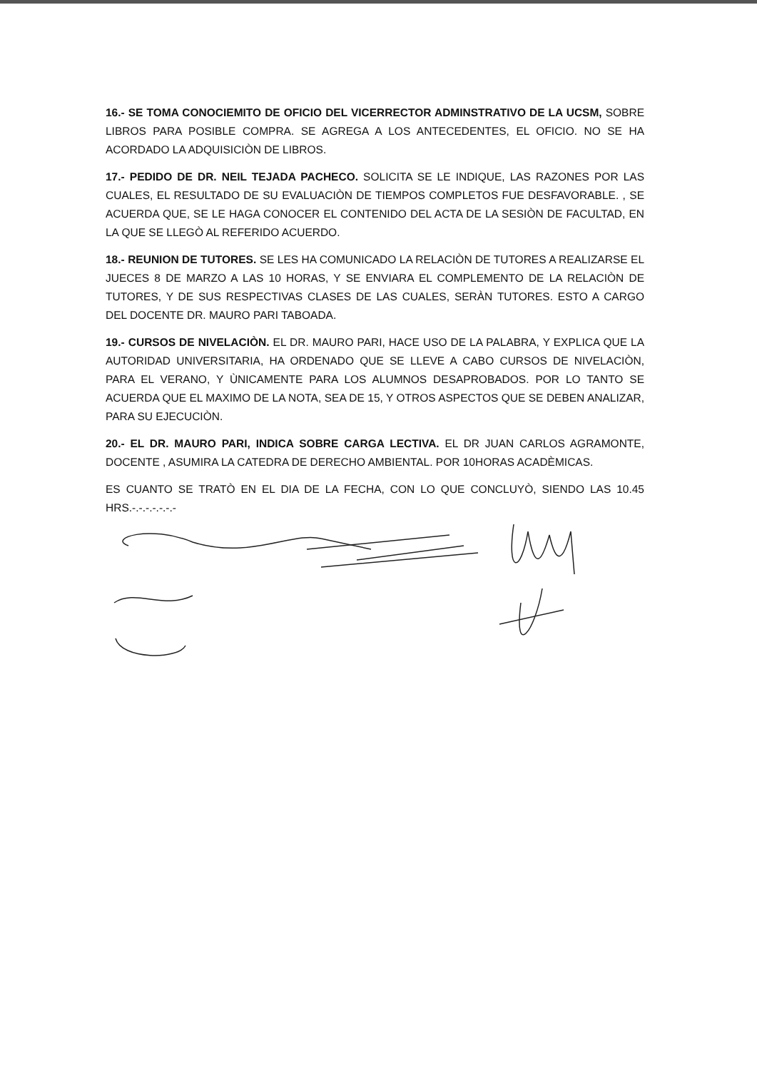16.- SE TOMA CONOCIEMITO DE OFICIO DEL VICERRECTOR ADMINSTRATIVO DE LA UCSM, SOBRE LIBROS PARA POSIBLE COMPRA. SE AGREGA A LOS ANTECEDENTES, EL OFICIO. NO SE HA ACORDADO LA ADQUISICIÒN DE LIBROS.
17.- PEDIDO DE DR. NEIL TEJADA PACHECO. SOLICITA SE LE INDIQUE, LAS RAZONES POR LAS CUALES, EL RESULTADO DE SU EVALUACIÒN DE TIEMPOS COMPLETOS FUE DESFAVORABLE. , SE ACUERDA QUE, SE LE HAGA CONOCER EL CONTENIDO DEL ACTA DE LA SESIÒN DE FACULTAD, EN LA QUE SE LLEGÒ AL REFERIDO ACUERDO.
18.- REUNION DE TUTORES. SE LES HA COMUNICADO LA RELACIÒN DE TUTORES A REALIZARSE EL JUECES 8 DE MARZO A LAS 10 HORAS, Y SE ENVIARA EL COMPLEMENTO DE LA RELACIÒN DE TUTORES, Y DE SUS RESPECTIVAS CLASES DE LAS CUALES, SERÀN TUTORES. ESTO A CARGO DEL DOCENTE DR. MAURO PARI TABOADA.
19.- CURSOS DE NIVELACIÒN. EL DR. MAURO PARI, HACE USO DE LA PALABRA, Y EXPLICA QUE LA AUTORIDAD UNIVERSITARIA, HA ORDENADO QUE SE LLEVE A CABO CURSOS DE NIVELACIÒN, PARA EL VERANO, Y ÙNICAMENTE PARA LOS ALUMNOS DESAPROBADOS. POR LO TANTO SE ACUERDA QUE EL MAXIMO DE LA NOTA, SEA DE 15, Y OTROS ASPECTOS QUE SE DEBEN ANALIZAR, PARA SU EJECUCIÒN.
20.- EL DR. MAURO PARI, INDICA SOBRE CARGA LECTIVA. EL DR JUAN CARLOS AGRAMONTE, DOCENTE , ASUMIRA LA CATEDRA DE DERECHO AMBIENTAL. POR 10HORAS ACADÈMICAS.
ES CUANTO SE TRATÒ EN EL DIA DE LA FECHA, CON LO QUE CONCLUYÒ, SIENDO LAS 10.45 HRS.-.-.-.-.-.-.-